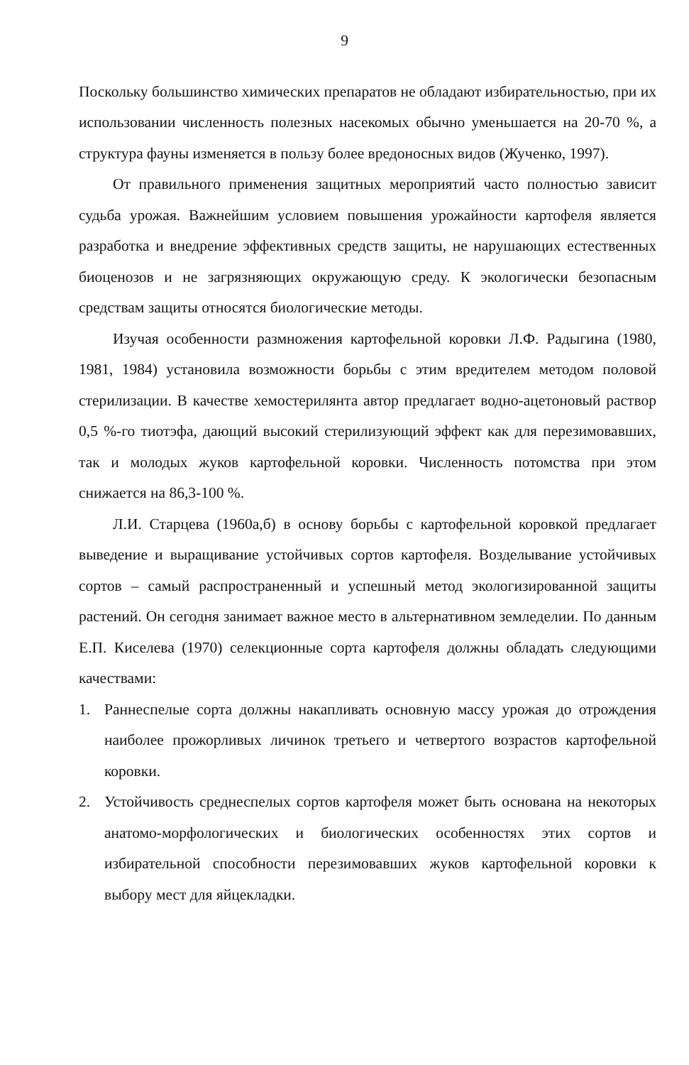9
Поскольку большинство химических препаратов не обладают избирательностью, при их использовании численность полезных насекомых обычно уменьшается на 20-70 %, а структура фауны изменяется в пользу более вредоносных видов (Жученко, 1997).
От правильного применения защитных мероприятий часто полностью зависит судьба урожая. Важнейшим условием повышения урожайности картофеля является разработка и внедрение эффективных средств защиты, не нарушающих естественных биоценозов и не загрязняющих окружающую среду. К экологически безопасным средствам защиты относятся биологические методы.
Изучая особенности размножения картофельной коровки Л.Ф. Радыгина (1980, 1981, 1984) установила возможности борьбы с этим вредителем методом половой стерилизации. В качестве хемостерилянта автор предлагает водно-ацетоновый раствор 0,5 %-го тиотэфа, дающий высокий стерилизующий эффект как для перезимовавших, так и молодых жуков картофельной коровки. Численность потомства при этом снижается на 86,3-100 %.
Л.И. Старцева (1960а,б) в основу борьбы с картофельной коровкой предлагает выведение и выращивание устойчивых сортов картофеля. Возделывание устойчивых сортов – самый распространенный и успешный метод экологизированной защиты растений. Он сегодня занимает важное место в альтернативном земледелии. По данным Е.П. Киселева (1970) селекционные сорта картофеля должны обладать следующими качествами:
1. Раннеспелые сорта должны накапливать основную массу урожая до отрождения наиболее прожорливых личинок третьего и четвертого возрастов картофельной коровки.
2. Устойчивость среднеспелых сортов картофеля может быть основана на некоторых анатомо-морфологических и биологических особенностях этих сортов и избирательной способности перезимовавших жуков картофельной коровки к выбору мест для яйцекладки.